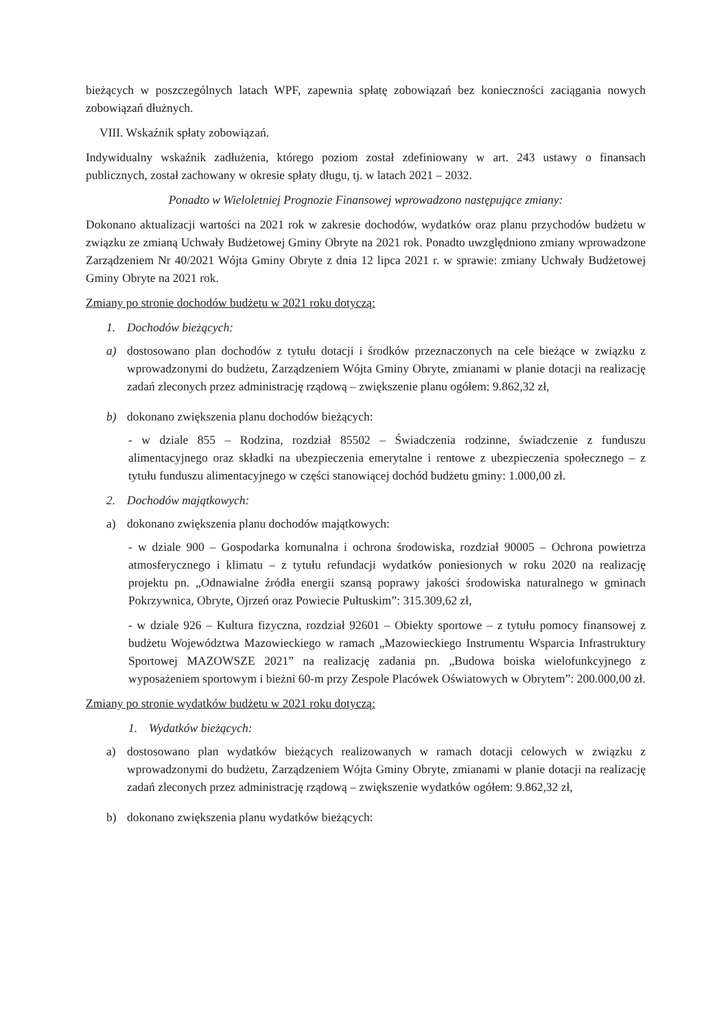bieżących w poszczególnych latach WPF, zapewnia spłatę zobowiązań bez konieczności zaciągania nowych zobowiązań dłużnych.
VIII. Wskaźnik spłaty zobowiązań.
Indywidualny wskaźnik zadłużenia, którego poziom został zdefiniowany w art. 243 ustawy o finansach publicznych, został zachowany w okresie spłaty długu, tj. w latach 2021 – 2032.
Ponadto w Wieloletniej Prognozie Finansowej wprowadzono następujące zmiany:
Dokonano aktualizacji wartości na 2021 rok w zakresie dochodów, wydatków oraz planu przychodów budżetu w związku ze zmianą Uchwały Budżetowej Gminy Obryte na 2021 rok. Ponadto uwzględniono zmiany wprowadzone Zarządzeniem Nr 40/2021 Wójta Gminy Obryte z dnia 12 lipca 2021 r. w sprawie: zmiany Uchwały Budżetowej Gminy Obryte na 2021 rok.
Zmiany po stronie dochodów budżetu w 2021 roku dotyczą:
1. Dochodów bieżących:
a) dostosowano plan dochodów z tytułu dotacji i środków przeznaczonych na cele bieżące w związku z wprowadzonymi do budżetu, Zarządzeniem Wójta Gminy Obryte, zmianami w planie dotacji na realizację zadań zleconych przez administrację rządową – zwiększenie planu ogółem: 9.862,32 zł,
b) dokonano zwiększenia planu dochodów bieżących:
- w dziale 855 – Rodzina, rozdział 85502 – Świadczenia rodzinne, świadczenie z funduszu alimentacyjnego oraz składki na ubezpieczenia emerytalne i rentowe z ubezpieczenia społecznego – z tytułu funduszu alimentacyjnego w części stanowiącej dochód budżetu gminy: 1.000,00 zł.
2. Dochodów majątkowych:
a) dokonano zwiększenia planu dochodów majątkowych:
- w dziale 900 – Gospodarka komunalna i ochrona środowiska, rozdział 90005 – Ochrona powietrza atmosferycznego i klimatu – z tytułu refundacji wydatków poniesionych w roku 2020 na realizację projektu pn. „Odnawialne źródła energii szansą poprawy jakości środowiska naturalnego w gminach Pokrzywnica, Obryte, Ojrzeń oraz Powiecie Pułtuskim”: 315.309,62 zł,
- w dziale 926 – Kultura fizyczna, rozdział 92601 – Obiekty sportowe – z tytułu pomocy finansowej z budżetu Województwa Mazowieckiego w ramach „Mazowieckiego Instrumentu Wsparcia Infrastruktury Sportowej MAZOWSZE 2021” na realizację zadania pn. „Budowa boiska wielofunkcyjnego z wyposażeniem sportowym i bieżni 60-m przy Zespole Placówek Oświatowych w Obrytem”: 200.000,00 zł.
Zmiany po stronie wydatków budżetu w 2021 roku dotyczą:
1. Wydatków bieżących:
a) dostosowano plan wydatków bieżących realizowanych w ramach dotacji celowych w związku z wprowadzonymi do budżetu, Zarządzeniem Wójta Gminy Obryte, zmianami w planie dotacji na realizację zadań zleconych przez administrację rządową – zwiększenie wydatków ogółem: 9.862,32 zł,
b) dokonano zwiększenia planu wydatków bieżących: